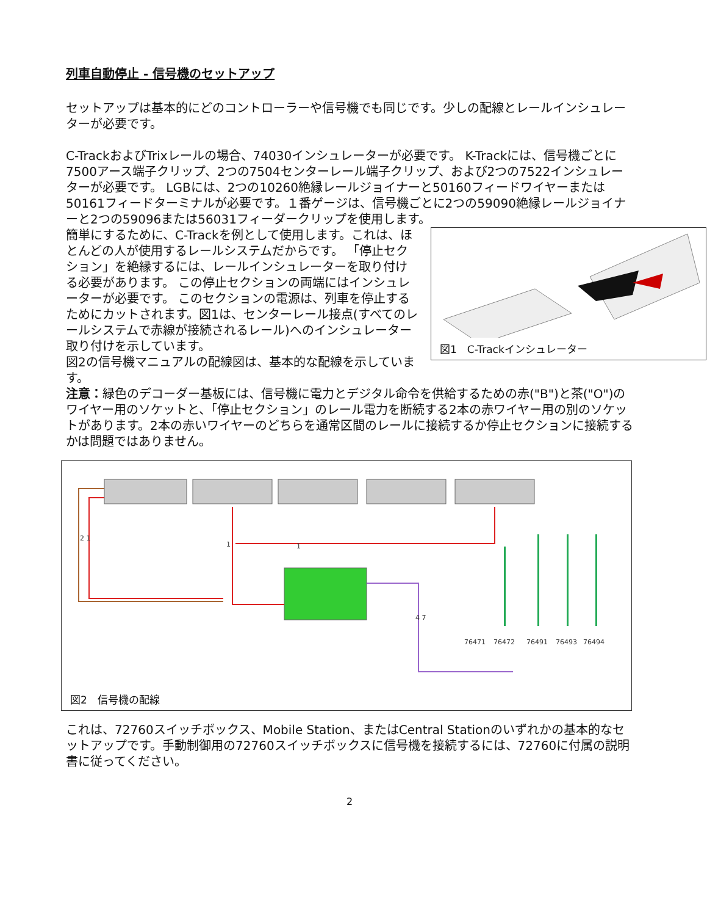列車自動停止 - 信号機のセットアップ
セットアップは基本的にどのコントローラーや信号機でも同じです。少しの配線とレールインシュレーターが必要です。
C-TrackおよびTrixレールの場合、74030インシュレーターが必要です。 K-Trackには、信号機ごとに7500アース端子クリップ、2つの7504センターレール端子クリップ、および2つの7522インシュレーターが必要です。 LGBには、2つの10260絶縁レールジョイナーと50160フィードワイヤーまたは50161フィードターミナルが必要です。１番ゲージは、信号機ごとに2つの59090絶縁レールジョイナーと2つの59096または56031フィーダークリップを使用します。
図1　C-Trackインシュレーター
簡単にするために、C-Trackを例として使用します。これは、ほとんどの人が使用するレールシステムだからです。 「停止セクション」を絶縁するには、レールインシュレーターを取り付ける必要があります。 この停止セクションの両端にはインシュレーターが必要です。 このセクションの電源は、列車を停止するためにカットされます。図1は、センターレール接点(すべてのレールシステムで赤線が接続されるレール)へのインシュレーター取り付けを示しています。
図2の信号機マニュアルの配線図は、基本的な配線を示しています。
注意：緑色のデコーダー基板には、信号機に電力とデジタル命令を供給するための赤("B")と茶("O")のワイヤー用のソケットと、「停止セクション」のレール電力を断続する2本の赤ワイヤー用の別のソケットがあります。2本の赤いワイヤーのどちらを通常区間のレールに接続するか停止セクションに接続するかは問題ではありません。
2 1
1
1
4 7
76471
76472
76491
76493
76494
図2　信号機の配線
これは、72760スイッチボックス、Mobile Station、またはCentral Stationのいずれかの基本的なセットアップです。手動制御用の72760スイッチボックスに信号機を接続するには、72760に付属の説明書に従ってください。
2